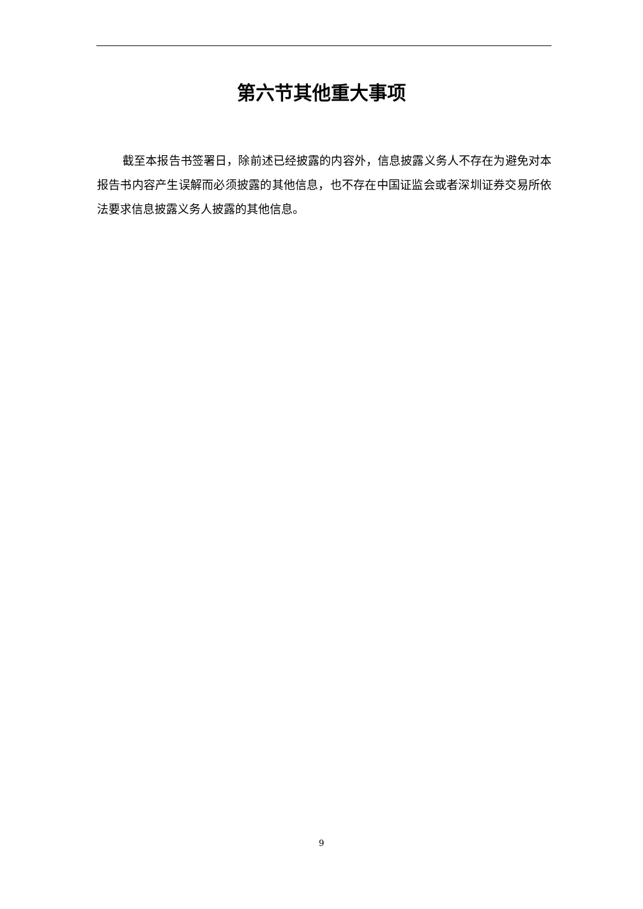第六节其他重大事项
截至本报告书签署日，除前述已经披露的内容外，信息披露义务人不存在为避免对本报告书内容产生误解而必须披露的其他信息，也不存在中国证监会或者深圳证券交易所依法要求信息披露义务人披露的其他信息。
9